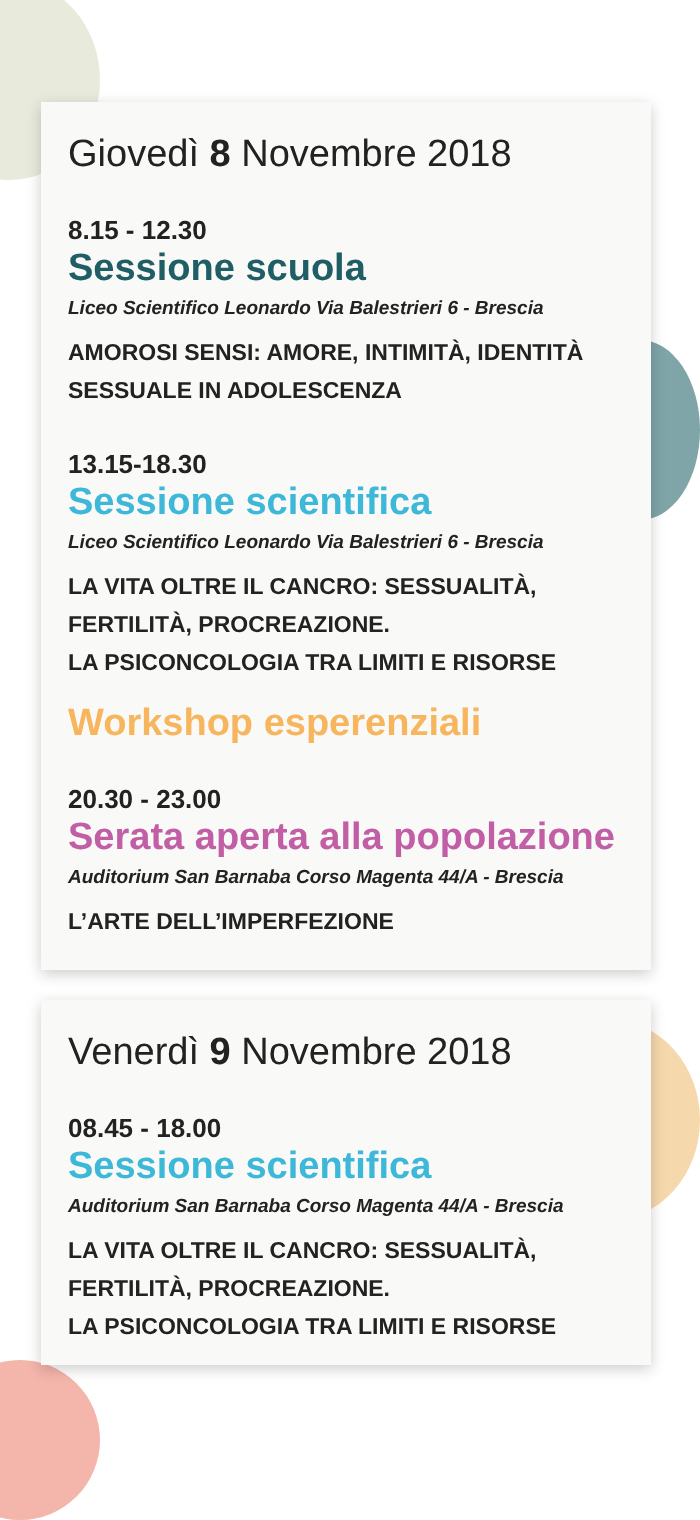Giovedì 8 Novembre 2018
8.15 - 12.30
Sessione scuola
Liceo Scientifico Leonardo Via Balestrieri 6 - Brescia
AMOROSI SENSI: AMORE, INTIMITÀ, IDENTITÀ SESSUALE IN ADOLESCENZA
13.15-18.30
Sessione scientifica
Liceo Scientifico Leonardo Via Balestrieri 6 - Brescia
LA VITA OLTRE IL CANCRO: SESSUALITÀ, FERTILITÀ, PROCREAZIONE.
LA PSICONCOLOGIA TRA LIMITI E RISORSE
Workshop esperenziali
20.30 - 23.00
Serata aperta alla popolazione
Auditorium San Barnaba Corso Magenta 44/A - Brescia
L’ARTE DELL’IMPERFEZIONE
Venerdì 9 Novembre 2018
08.45 - 18.00
Sessione scientifica
Auditorium San Barnaba Corso Magenta 44/A - Brescia
LA VITA OLTRE IL CANCRO: SESSUALITÀ, FERTILITÀ, PROCREAZIONE.
LA PSICONCOLOGIA TRA LIMITI E RISORSE